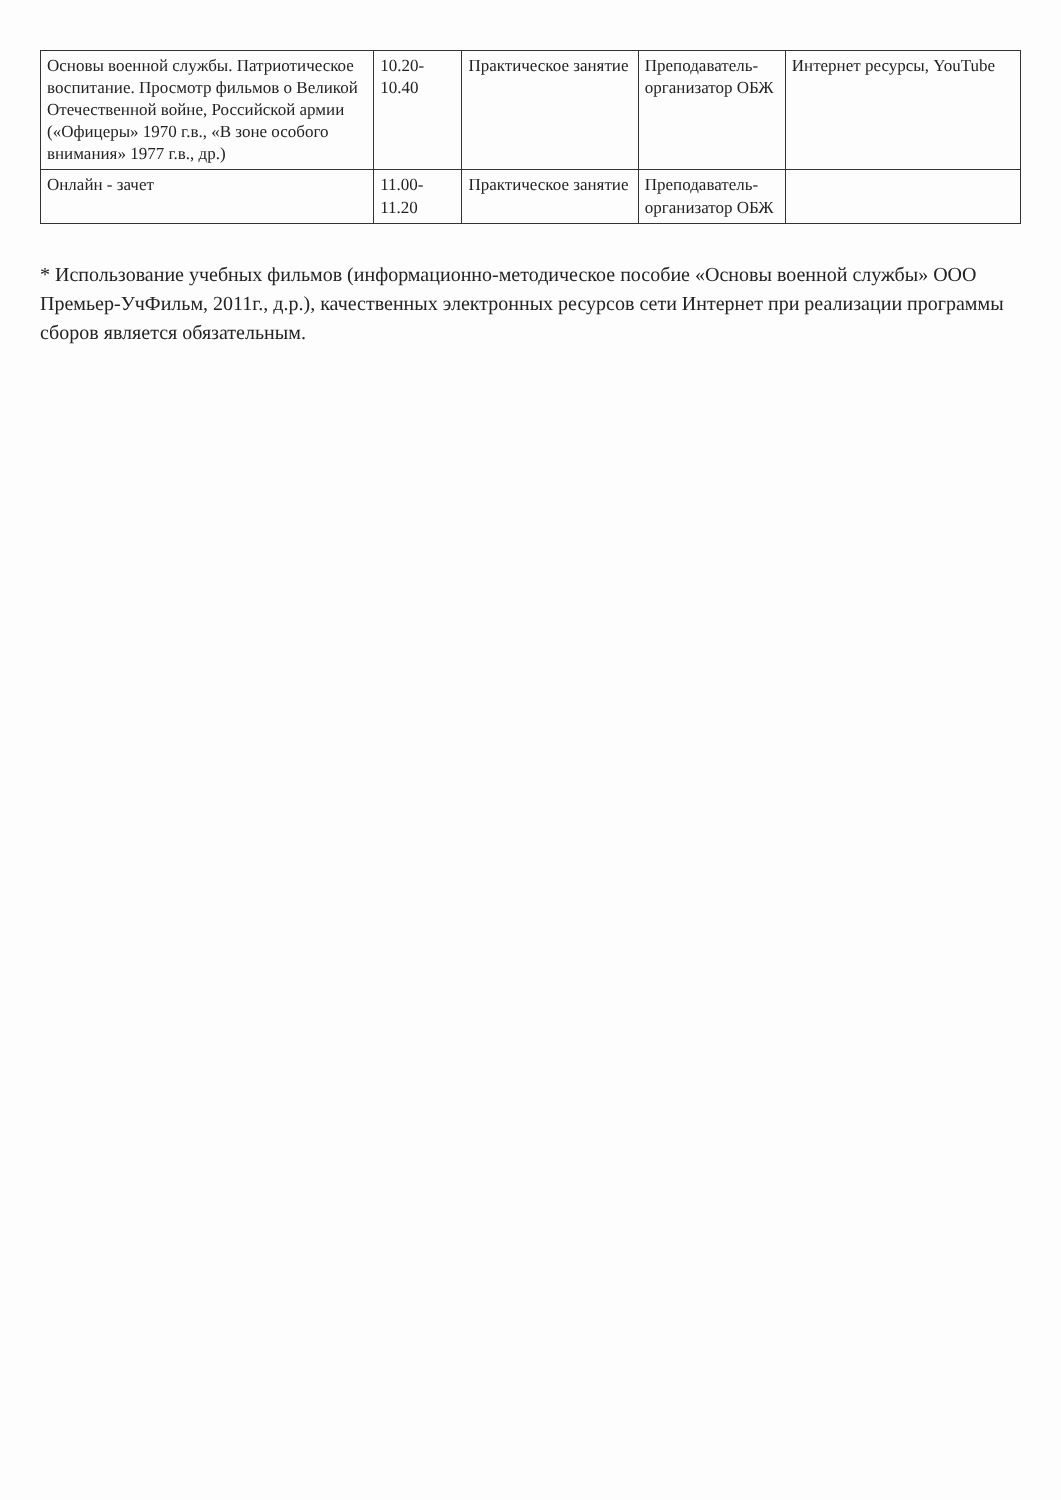| Основы военной службы. Патриотическое воспитание. Просмотр фильмов о Великой Отечественной войне, Российской армии («Офицеры» 1970 г.в., «В зоне особого внимания» 1977 г.в., др.) | 10.20-10.40 | Практическое занятие | Преподаватель-организатор ОБЖ | Интернет ресурсы, YouTube |
| Онлайн - зачет | 11.00-11.20 | Практическое занятие | Преподаватель-организатор ОБЖ | |
* Использование учебных фильмов (информационно-методическое пособие «Основы военной службы» ООО Премьер-УчФильм, 2011г., д.р.), качественных электронных ресурсов сети Интернет при реализации программы сборов является обязательным.